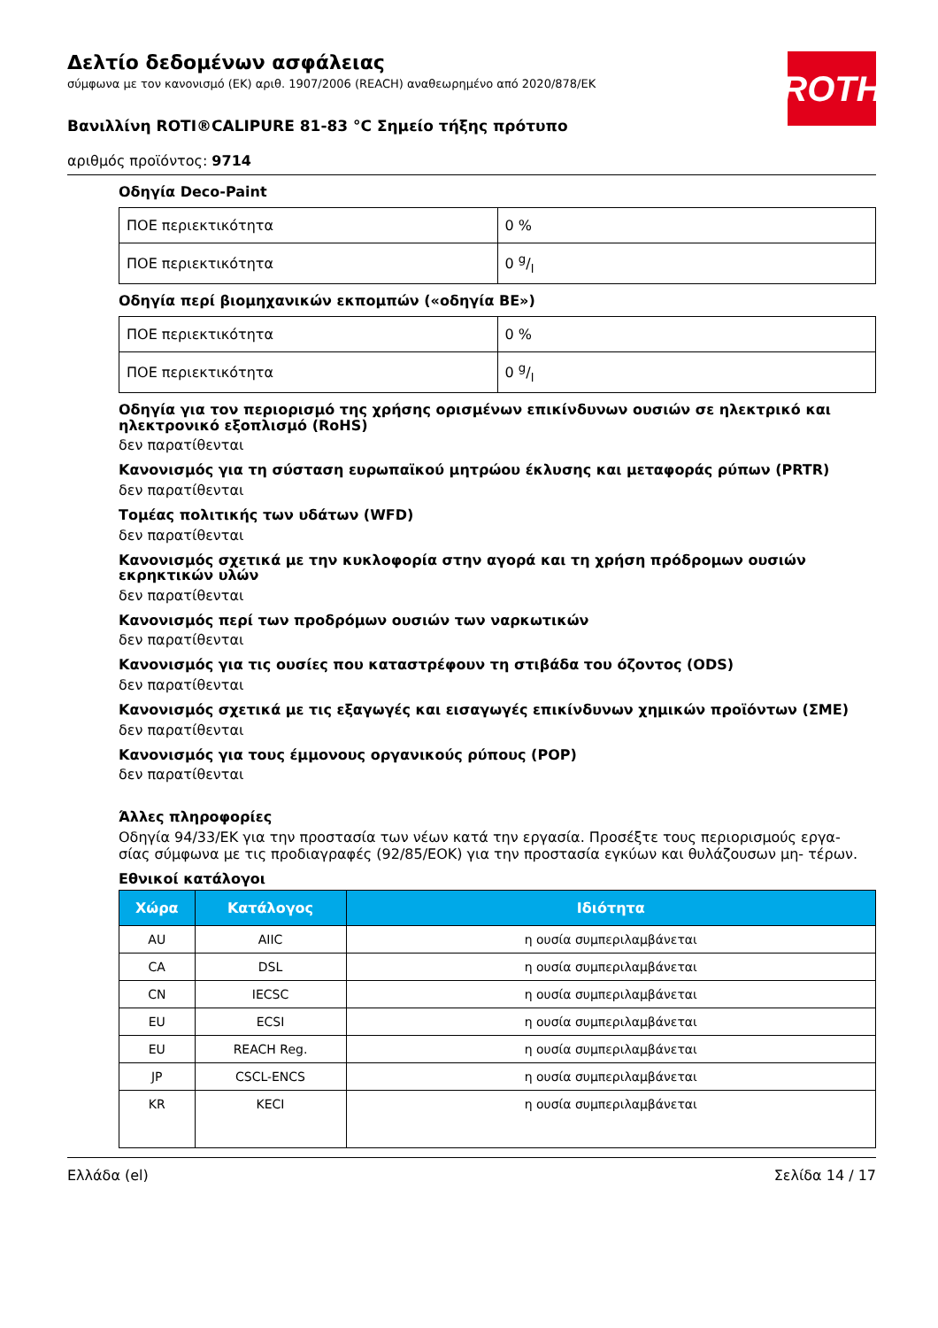ROTH
Δελτίο δεδομένων ασφάλειας
σύμφωνα με τον κανονισμό (ΕΚ) αριθ. 1907/2006 (REACH) αναθεωρημένο από 2020/878/ΕΚ
Βανιλλίνη ROTI®CALIPURE 81-83 °C Σημείο τήξης πρότυπο
αριθμός προϊόντος: 9714
Οδηγία Deco-Paint
| ΠΟΕ περιεκτικότητα | 0 % |
| ΠΟΕ περιεκτικότητα | 0 g/l |
Οδηγία περί βιομηχανικών εκπομπών («οδηγία ΒΕ»)
| ΠΟΕ περιεκτικότητα | 0 % |
| ΠΟΕ περιεκτικότητα | 0 g/l |
Οδηγία για τον περιορισμό της χρήσης ορισμένων επικίνδυνων ουσιών σε ηλεκτρικό και ηλεκτρονικό εξοπλισμό (RoHS)
δεν παρατίθενται
Κανονισμός για τη σύσταση ευρωπαϊκού μητρώου έκλυσης και μεταφοράς ρύπων (PRTR)
δεν παρατίθενται
Τομέας πολιτικής των υδάτων (WFD)
δεν παρατίθενται
Κανονισμός σχετικά με την κυκλοφορία στην αγορά και τη χρήση πρόδρομων ουσιών εκρηκτικών υλών
δεν παρατίθενται
Κανονισμός περί των προδρόμων ουσιών των ναρκωτικών
δεν παρατίθενται
Κανονισμός για τις ουσίες που καταστρέφουν τη στιβάδα του όζοντος (ODS)
δεν παρατίθενται
Κανονισμός σχετικά με τις εξαγωγές και εισαγωγές επικίνδυνων χημικών προϊόντων (ΣΜΕ)
δεν παρατίθενται
Κανονισμός για τους έμμονους οργανικούς ρύπους (POP)
δεν παρατίθενται
Άλλες πληροφορίες
Οδηγία 94/33/ΕΚ για την προστασία των νέων κατά την εργασία. Προσέξτε τους περιορισμούς εργα- σίας σύμφωνα με τις προδιαγραφές (92/85/ΕΟΚ) για την προστασία εγκύων και θυλάζουσων μη- τέρων.
Εθνικοί κατάλογοι
| Χώρα | Κατάλογος | Ιδιότητα |
| --- | --- | --- |
| AU | AIIC | η ουσία συμπεριλαμβάνεται |
| CA | DSL | η ουσία συμπεριλαμβάνεται |
| CN | IECSC | η ουσία συμπεριλαμβάνεται |
| EU | ECSI | η ουσία συμπεριλαμβάνεται |
| EU | REACH Reg. | η ουσία συμπεριλαμβάνεται |
| JP | CSCL-ENCS | η ουσία συμπεριλαμβάνεται |
| KR | KECI | η ουσία συμπεριλαμβάνεται |
Ελλάδα (el) Σελίδα 14 / 17